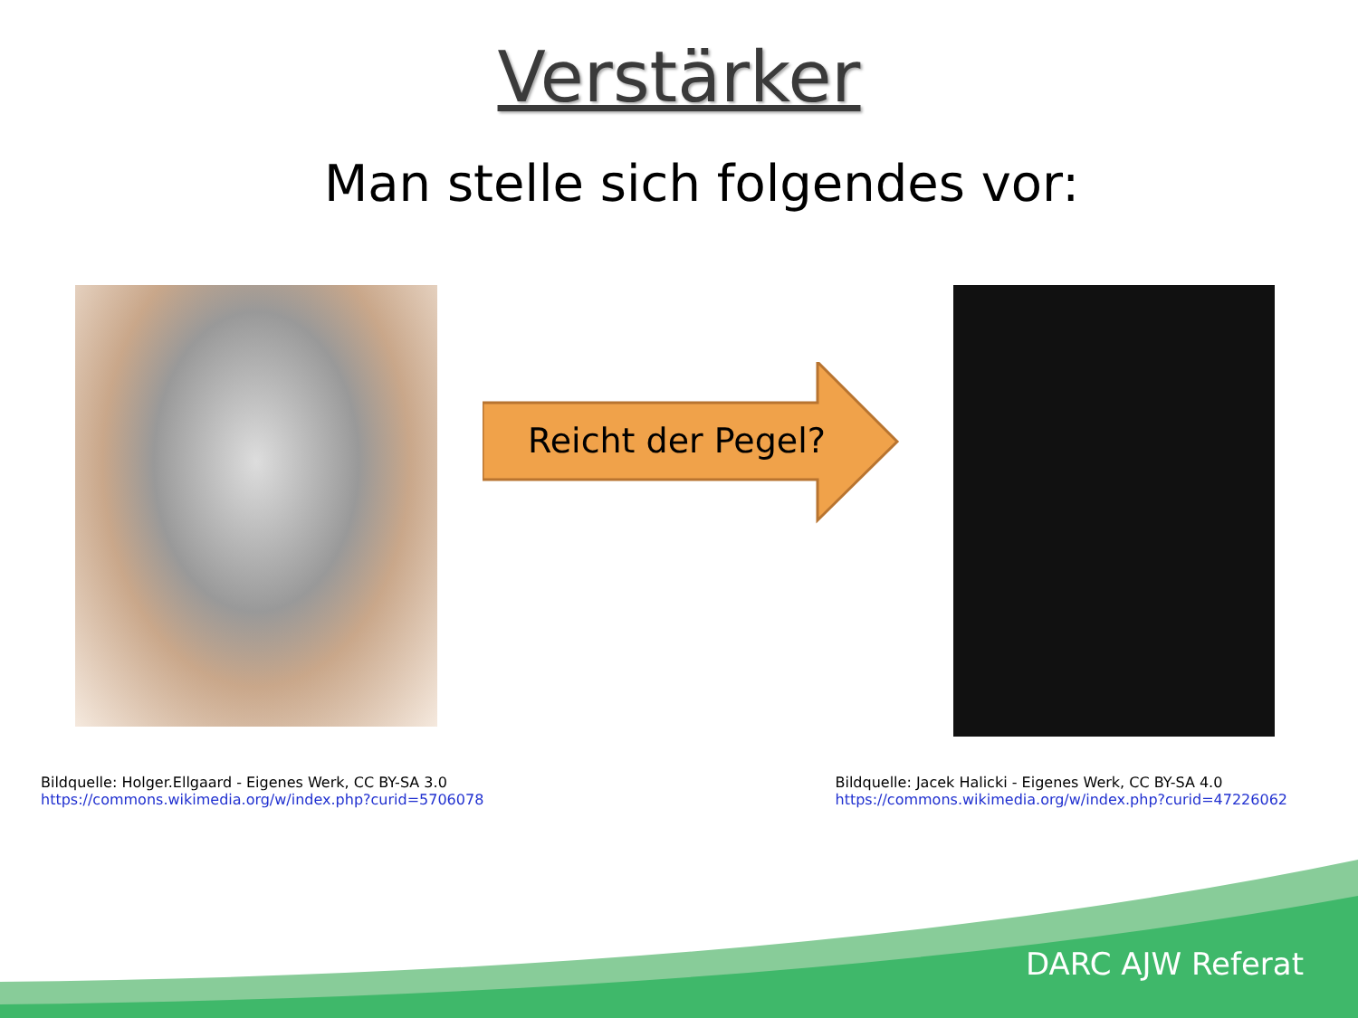Verstärker
Man stelle sich folgendes vor:
Reicht der Pegel?
Bildquelle: Holger.Ellgaard - Eigenes Werk, CC BY-SA 3.0
https://commons.wikimedia.org/w/index.php?curid=5706078
Bildquelle: Jacek Halicki - Eigenes Werk, CC BY-SA 4.0
https://commons.wikimedia.org/w/index.php?curid=47226062
DARC AJW Referat